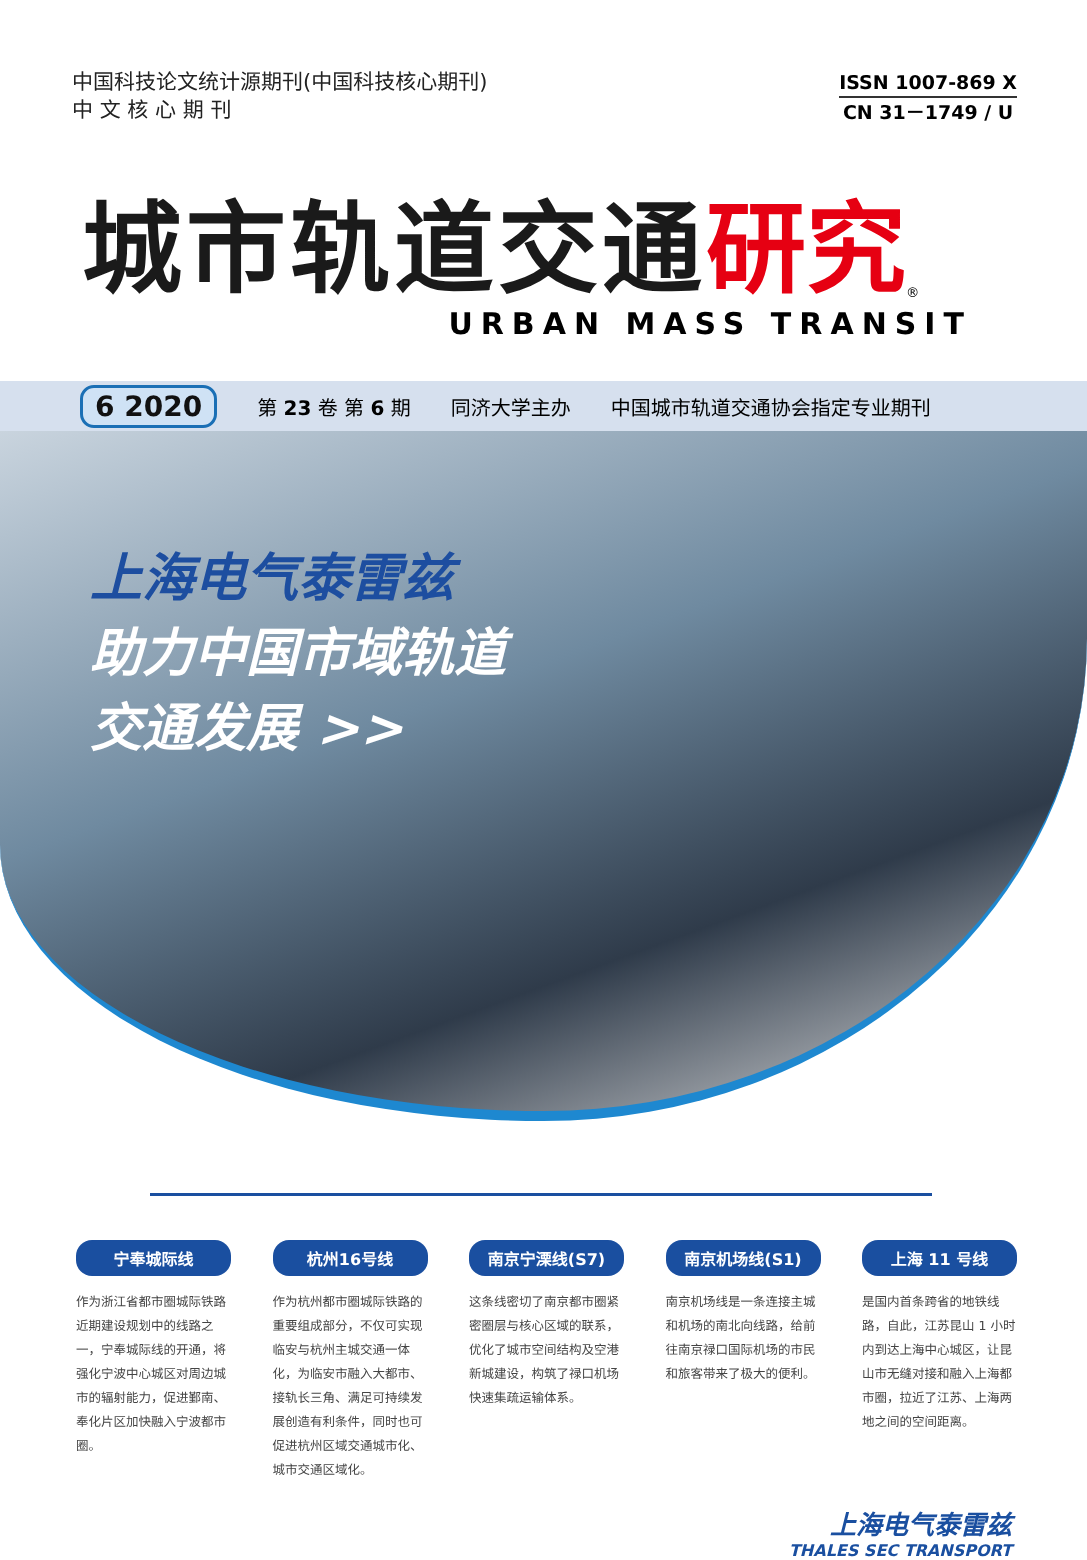中国科技论文统计源期刊(中国科技核心期刊)
中 文 核 心 期 刊
ISSN 1007-869 X
CN 31－1749 / U
城市轨道交通
研究<sup>®</sup>
URBAN MASS TRANSIT
6 2020 第 23 卷 第 6 期 同济大学主办 中国城市轨道交通协会指定专业期刊
上海电气泰雷兹
助力中国市域轨道
交通发展 >>
宁奉城际线
作为浙江省都市圈城际铁路近期建设规划中的线路之一，宁奉城际线的开通，将强化宁波中心城区对周边城市的辐射能力，促进鄞南、奉化片区加快融入宁波都市圈。
杭州16号线
作为杭州都市圈城际铁路的重要组成部分，不仅可实现临安与杭州主城交通一体化，为临安市融入大都市、接轨长三角、满足可持续发展创造有利条件，同时也可促进杭州区域交通城市化、城市交通区域化。
南京宁溧线(S7)
这条线密切了南京都市圈紧密圈层与核心区域的联系，优化了城市空间结构及空港新城建设，构筑了禄口机场快速集疏运输体系。
南京机场线(S1)
南京机场线是一条连接主城和机场的南北向线路，给前往南京禄口国际机场的市民和旅客带来了极大的便利。
上海 11 号线
是国内首条跨省的地铁线路，自此，江苏昆山 1 小时内到达上海中心城区，让昆山市无缝对接和融入上海都市圈，拉近了江苏、上海两地之间的空间距离。
上海电气泰雷兹
THALES SEC TRANSPORT